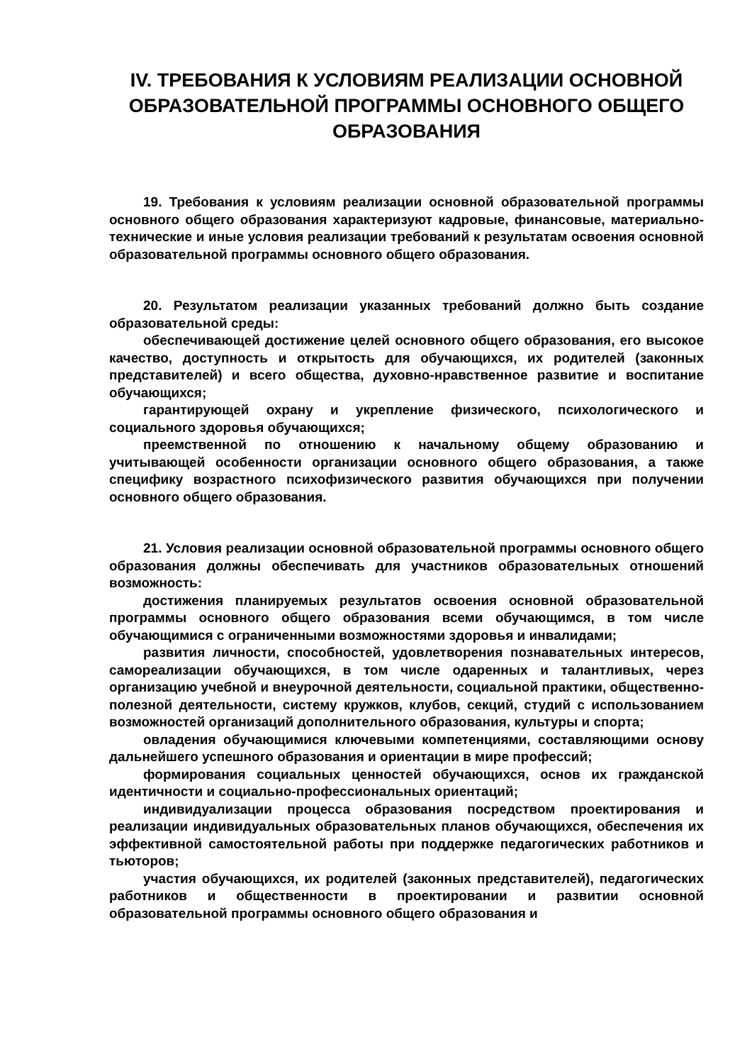IV. ТРЕБОВАНИЯ К УСЛОВИЯМ РЕАЛИЗАЦИИ ОСНОВНОЙ ОБРАЗОВАТЕЛЬНОЙ ПРОГРАММЫ ОСНОВНОГО ОБЩЕГО ОБРАЗОВАНИЯ
19. Требования к условиям реализации основной образовательной программы основного общего образования характеризуют кадровые, финансовые, материально-технические и иные условия реализации требований к результатам освоения основной образовательной программы основного общего образования.
20. Результатом реализации указанных требований должно быть создание образовательной среды:
обеспечивающей достижение целей основного общего образования, его высокое качество, доступность и открытость для обучающихся, их родителей (законных представителей) и всего общества, духовно-нравственное развитие и воспитание обучающихся;
гарантирующей охрану и укрепление физического, психологического и социального здоровья обучающихся;
преемственной по отношению к начальному общему образованию и учитывающей особенности организации основного общего образования, а также специфику возрастного психофизического развития обучающихся при получении основного общего образования.
21. Условия реализации основной образовательной программы основного общего образования должны обеспечивать для участников образовательных отношений возможность:
достижения планируемых результатов освоения основной образовательной программы основного общего образования всеми обучающимся, в том числе обучающимися с ограниченными возможностями здоровья и инвалидами;
развития личности, способностей, удовлетворения познавательных интересов, самореализации обучающихся, в том числе одаренных и талантливых, через организацию учебной и внеурочной деятельности, социальной практики, общественно-полезной деятельности, систему кружков, клубов, секций, студий с использованием возможностей организаций дополнительного образования, культуры и спорта;
овладения обучающимися ключевыми компетенциями, составляющими основу дальнейшего успешного образования и ориентации в мире профессий;
формирования социальных ценностей обучающихся, основ их гражданской идентичности и социально-профессиональных ориентаций;
индивидуализации процесса образования посредством проектирования и реализации индивидуальных образовательных планов обучающихся, обеспечения их эффективной самостоятельной работы при поддержке педагогических работников и тьюторов;
участия обучающихся, их родителей (законных представителей), педагогических работников и общественности в проектировании и развитии основной образовательной программы основного общего образования и